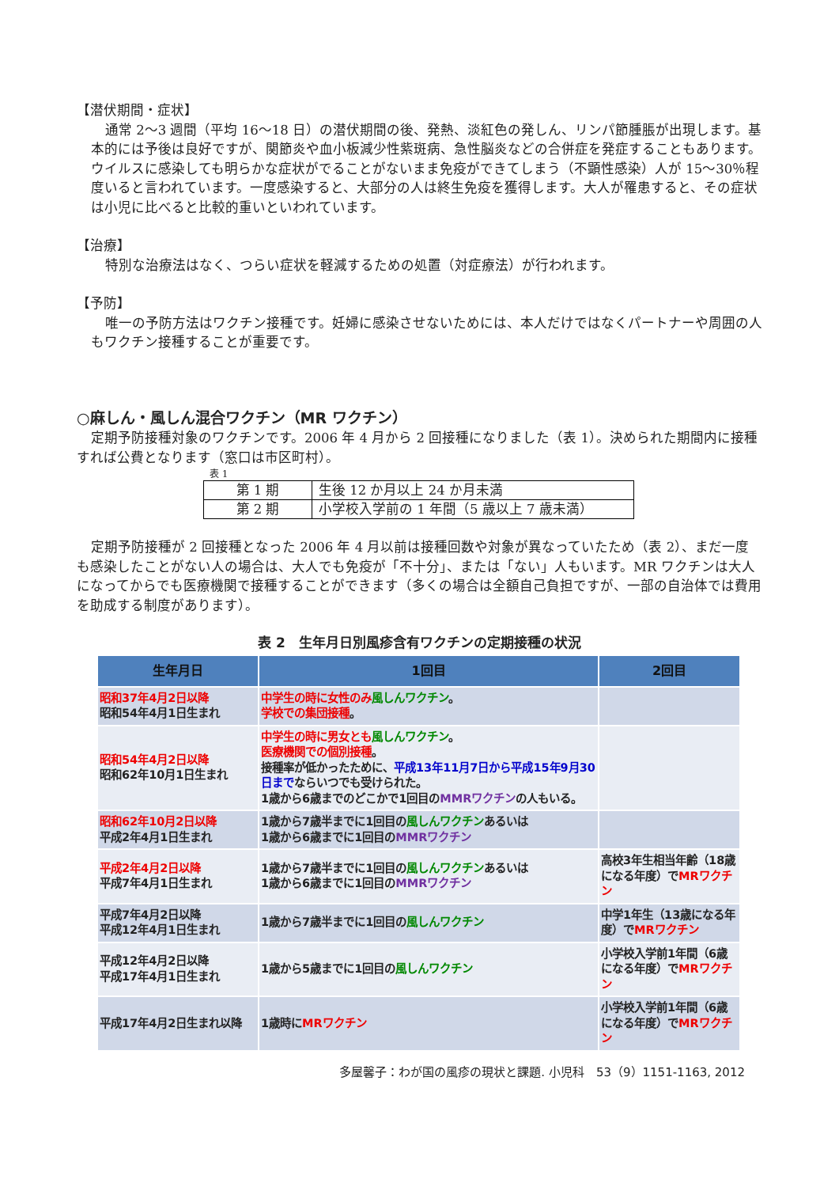【潜伏期間・症状】
通常 2～3 週間（平均 16～18 日）の潜伏期間の後、発熱、淡紅色の発しん、リンパ節腫脹が出現します。基本的には予後は良好ですが、関節炎や血小板減少性紫斑病、急性脳炎などの合併症を発症することもあります。ウイルスに感染しても明らかな症状がでることがないまま免疫ができてしまう（不顕性感染）人が 15～30％程度いると言われています。一度感染すると、大部分の人は終生免疫を獲得します。大人が罹患すると、その症状は小児に比べると比較的重いといわれています。
【治療】
特別な治療法はなく、つらい症状を軽減するための処置（対症療法）が行われます。
【予防】
唯一の予防方法はワクチン接種です。妊婦に感染させないためには、本人だけではなくパートナーや周囲の人もワクチン接種することが重要です。
○麻しん・風しん混合ワクチン（MR ワクチン）
定期予防接種対象のワクチンです。2006 年 4 月から 2 回接種になりました（表 1）。決められた期間内に接種すれば公費となります（窓口は市区町村）。
表 1
| 第 1 期 | 生後 12 か月以上 24 か月未満 |
| 第 2 期 | 小学校入学前の 1 年間（5 歳以上 7 歳未満） |
定期予防接種が 2 回接種となった 2006 年 4 月以前は接種回数や対象が異なっていたため（表 2）、まだ一度も感染したことがない人の場合は、大人でも免疫が「不十分」、または「ない」人もいます。MR ワクチンは大人になってからでも医療機関で接種することができます（多くの場合は全額自己負担ですが、一部の自治体では費用を助成する制度があります）。
表 2　生年月日別風疹含有ワクチンの定期接種の状況
| 生年月日 | 1回目 | 2回目 |
| --- | --- | --- |
| 昭和37年4月2日以降 昭和54年4月1日生まれ | 中学生の時に女性のみ 風しんワクチン 。 学校での集団接種 。 | |
| 昭和54年4月2日以降 昭和62年10月1日生まれ | 中学生の時に男女とも 風しんワクチン 。 医療機関での個別接種 。 接種率が低かったために、 平成13年11月7日から平成15年9月30日まで ならいつでも受けられた。 1歳から6歳までのどこかで1回目の MMRワクチン の人もいる。 | |
| 昭和62年10月2日以降 平成2年4月1日生まれ | 1歳から7歳半までに1回目の 風しんワクチン あるいは 1歳から6歳までに1回目の MMRワクチン | |
| 平成2年4月2日以降 平成7年4月1日生まれ | 1歳から7歳半までに1回目の 風しんワクチン あるいは 1歳から6歳までに1回目の MMRワクチン | 高校3年生相当年齢（18歳になる年度）で MRワクチン |
| 平成7年4月2日以降 平成12年4月1日生まれ | 1歳から7歳半までに1回目の 風しんワクチン | 中学1年生（13歳になる年度）で MRワクチン |
| 平成12年4月2日以降 平成17年4月1日生まれ | 1歳から5歳までに1回目の 風しんワクチン | 小学校入学前1年間（6歳になる年度）で MRワクチン |
| 平成17年4月2日生まれ以降 | 1歳時に MRワクチン | 小学校入学前1年間（6歳になる年度）で MRワクチン |
多屋馨子：わが国の風疹の現状と課題. 小児科　53（9）1151-1163, 2012